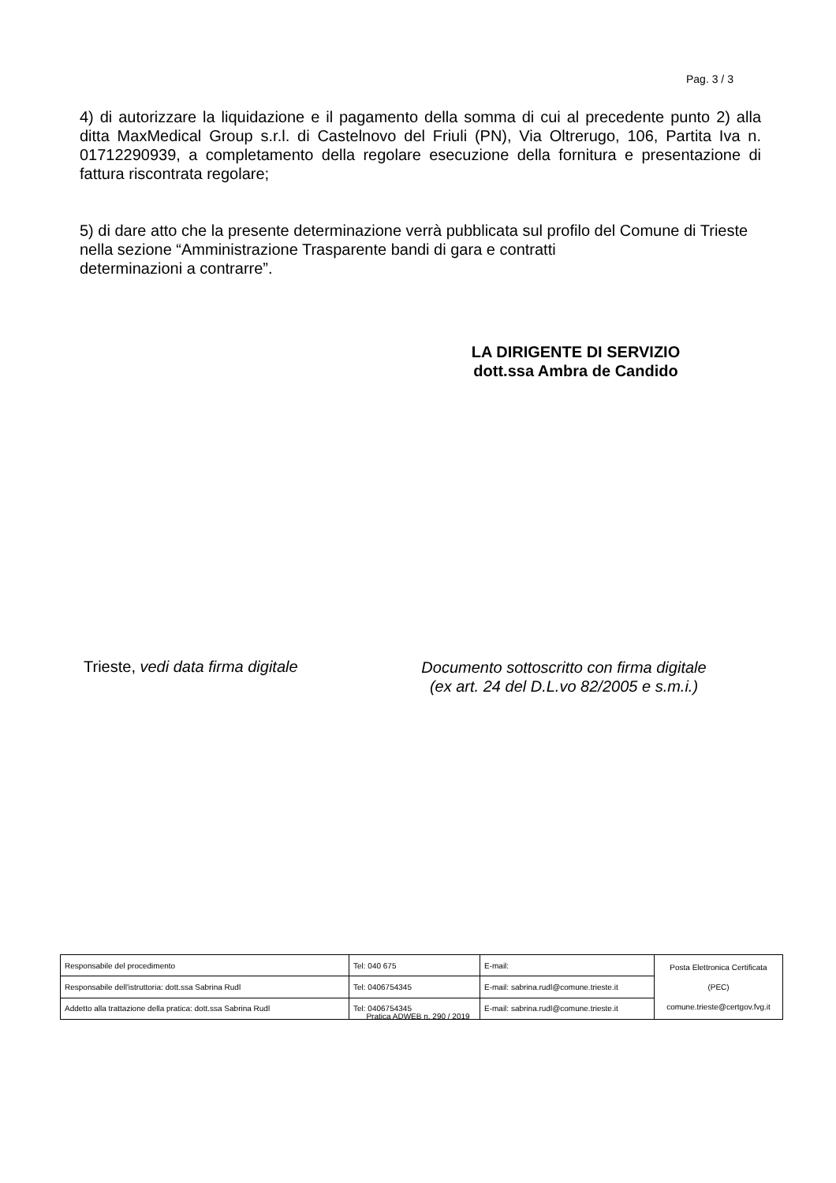Pag. 3 / 3
4) di autorizzare la liquidazione e il pagamento della somma di cui al precedente punto 2) alla ditta MaxMedical Group s.r.l. di Castelnovo del Friuli (PN), Via Oltrerugo, 106, Partita Iva n. 01712290939, a completamento della regolare esecuzione della fornitura e presentazione di fattura riscontrata regolare;
5) di dare atto che la presente determinazione verrà pubblicata sul profilo del Comune di Trieste nella sezione “Amministrazione Trasparente bandi di gara e contratti
determinazioni a contrarre”.
LA DIRIGENTE DI SERVIZIO
dott.ssa Ambra de Candido
Trieste, vedi data firma digitale
Documento sottoscritto con firma digitale
(ex art. 24 del D.L.vo 82/2005 e s.m.i.)
| Responsabile del procedimento | Tel: 040 675 | E-mail: | Posta Elettronica Certificata (PEC) comune.trieste@certgov.fvg.it |
| Responsabile dell'istruttoria: dott.ssa Sabrina Rudl | Tel: 0406754345 | E-mail: sabrina.rudl@comune.trieste.it | |
| Addetto alla trattazione della pratica: dott.ssa Sabrina Rudl | Tel: 0406754345 | E-mail: sabrina.rudl@comune.trieste.it | |
Pratica ADWEB n. 290 / 2019